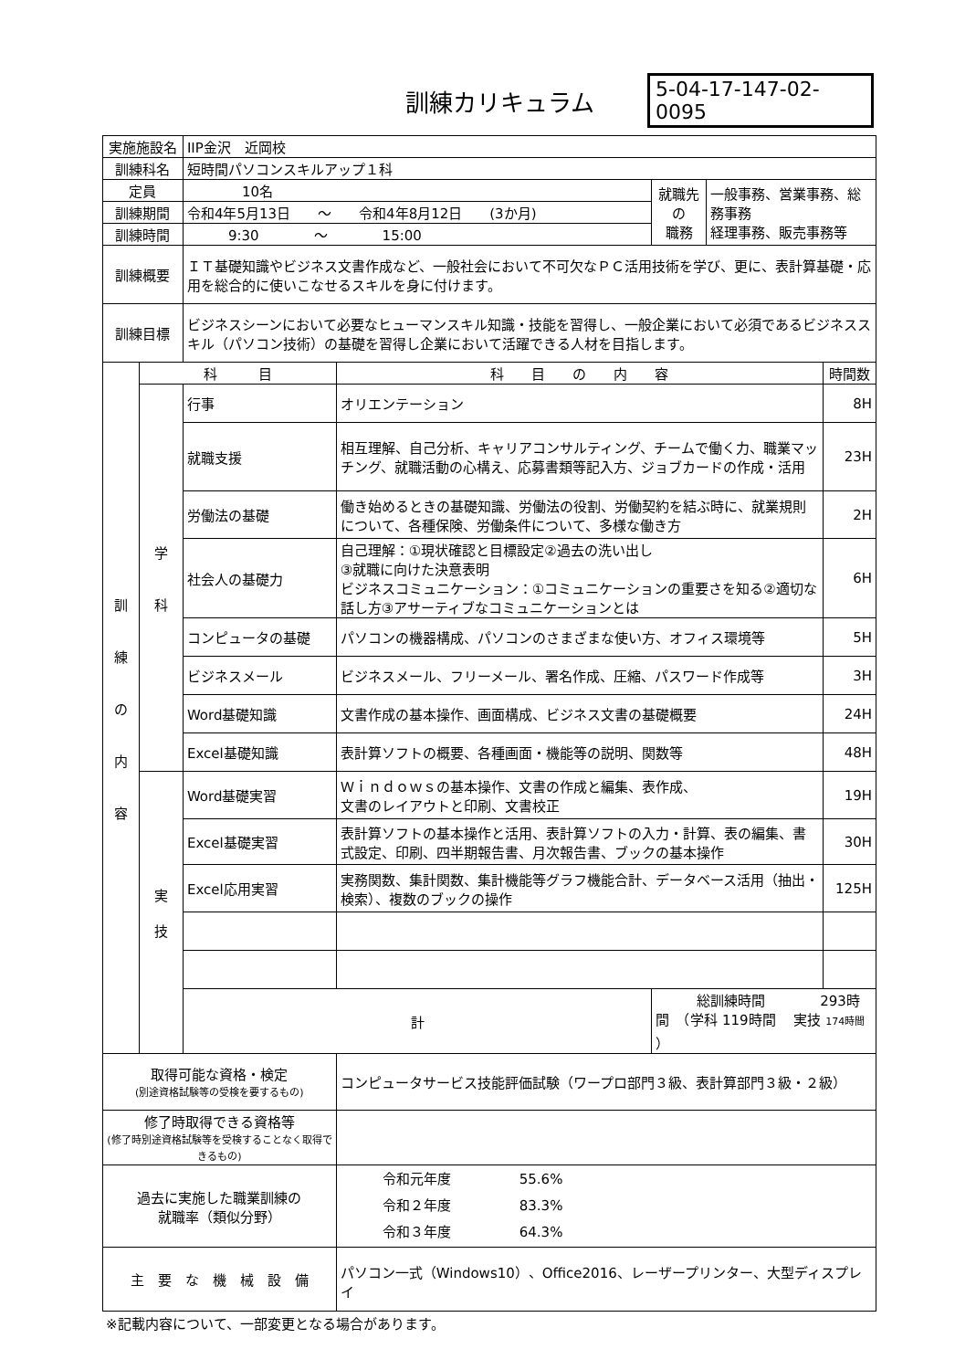訓練カリキュラム
5-04-17-147-02-0095
| 実施施設名 | | IIP金沢 近岡校 | | | | |
| 訓練科名 | | 短時間パソコンスキルアップ１科 | | | | |
| 定員 | | 10名 | | 就職先 の 職務 | 一般事務、営業事務、総務事務 経理事務、販売事務等 | |
| 訓練期間 | | 令和4年5月13日 ～ 令和4年8月12日 (3か月) | | | | |
| 訓練時間 | | 9:30 ～ 15:00 | | | | |
| 訓練概要 | | ＩＴ基礎知識やビジネス文書作成など、一般社会において不可欠なＰＣ活用技術を学び、更に、表計算基礎・応用を総合的に使いこなせるスキルを身に付けます。 | | | | |
| 訓練目標 | | ビジネスシーンにおいて必要なヒューマンスキル知識・技能を習得し、一般企業において必須であるビジネススキル（パソコン技術）の基礎を習得し企業において活躍できる人材を目指します。 | | | | |
| 訓 練 の 内 容 | 科 目 | | 科 目 の 内 容 | | | 時間数 |
| | 学 科 | 行事 | オリエンテーション | | | 8H |
| | | 就職支援 | 相互理解、自己分析、キャリアコンサルティング、チームで働く力、職業マッチング、就職活動の心構え、応募書類等記入方、ジョブカードの作成・活用 | | | 23H |
| | | 労働法の基礎 | 働き始めるときの基礎知識、労働法の役割、労働契約を結ぶ時に、就業規則について、各種保険、労働条件について、多様な働き方 | | | 2H |
| | | 社会人の基礎力 | 自己理解：①現状確認と目標設定②過去の洗い出し ③就職に向けた決意表明 ビジネスコミュニケーション：①コミュニケーションの重要さを知る②適切な話し方③アサーティブなコミュニケーションとは | | | 6H |
| | | コンピュータの基礎 | パソコンの機器構成、パソコンのさまざまな使い方、オフィス環境等 | | | 5H |
| | | ビジネスメール | ビジネスメール、フリーメール、署名作成、圧縮、パスワード作成等 | | | 3H |
| | | Word基礎知識 | 文書作成の基本操作、画面構成、ビジネス文書の基礎概要 | | | 24H |
| | | Excel基礎知識 | 表計算ソフトの概要、各種画面・機能等の説明、関数等 | | | 48H |
| | 実 技 | Word基礎実習 | Ｗｉｎｄｏｗｓの基本操作、文書の作成と編集、表作成、 文書のレイアウトと印刷、文書校正 | | | 19H |
| | | Excel基礎実習 | 表計算ソフトの基本操作と活用、表計算ソフトの入力・計算、表の編集、書式設定、印刷、四半期報告書、月次報告書、ブックの基本操作 | | | 30H |
| | | Excel応用実習 | 実務関数、集計関数、集計機能等グラフ機能合計、データベース活用（抽出・検索）、複数のブックの操作 | | | 125H |
| | | 計 | | 総訓練時間 293時間 （学科 119時間 実技 174時間 ） | | |
| 取得可能な資格・検定 (別途資格試験等の受検を要するもの) | | | コンピュータサービス技能評価試験（ワープロ部門３級、表計算部門３級・２級） | | | |
| 修了時取得できる資格等 (修了時別途資格試験等を受検することなく取得できるもの) | | | | | | |
| 過去に実施した職業訓練の 就職率（類似分野） | | | 令和元年度 55.6% 令和２年度 83.3% 令和３年度 64.3% | | | |
| 主 要 な 機 械 設 備 | | | パソコン一式（Windows10）、Office2016、レーザープリンター、大型ディスプレイ | | | |
※記載内容について、一部変更となる場合があります。